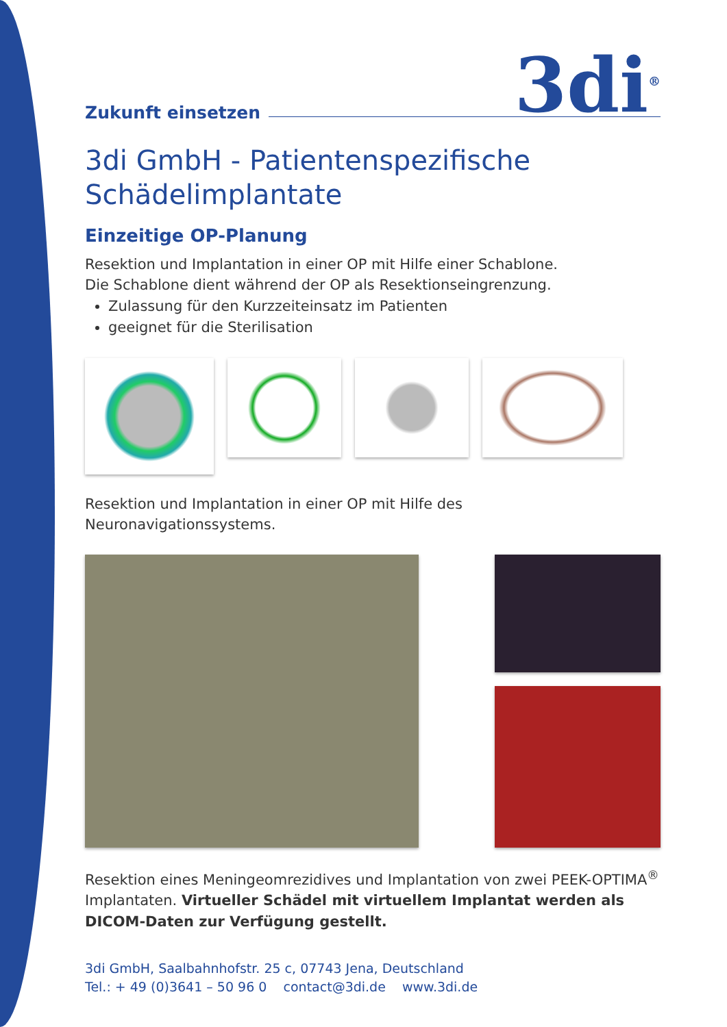Zukunft einsetzen
3di<sup>®</sup>
3di GmbH - Patientenspezifische
Schädelimplantate
Einzeitige OP-Planung
Resektion und Implantation in einer OP mit Hilfe einer Schablone.
Die Schablone dient während der OP als Resektionseingrenzung.
Zulassung für den Kurzzeiteinsatz im Patienten
geeignet für die Sterilisation
Resektion und Implantation in einer OP mit Hilfe des
Neuronavigationssystems.
Resektion eines Meningeomrezidives und Implantation von zwei PEEK-OPTIMA<sup>®</sup> Implantaten. Virtueller Schädel mit virtuellem Implantat werden als DICOM-Daten zur Verfügung gestellt.
3di GmbH, Saalbahnhofstr. 25 c, 07743 Jena, Deutschland
Tel.: + 49 (0)3641 – 50 96 0 contact@3di.de www.3di.de